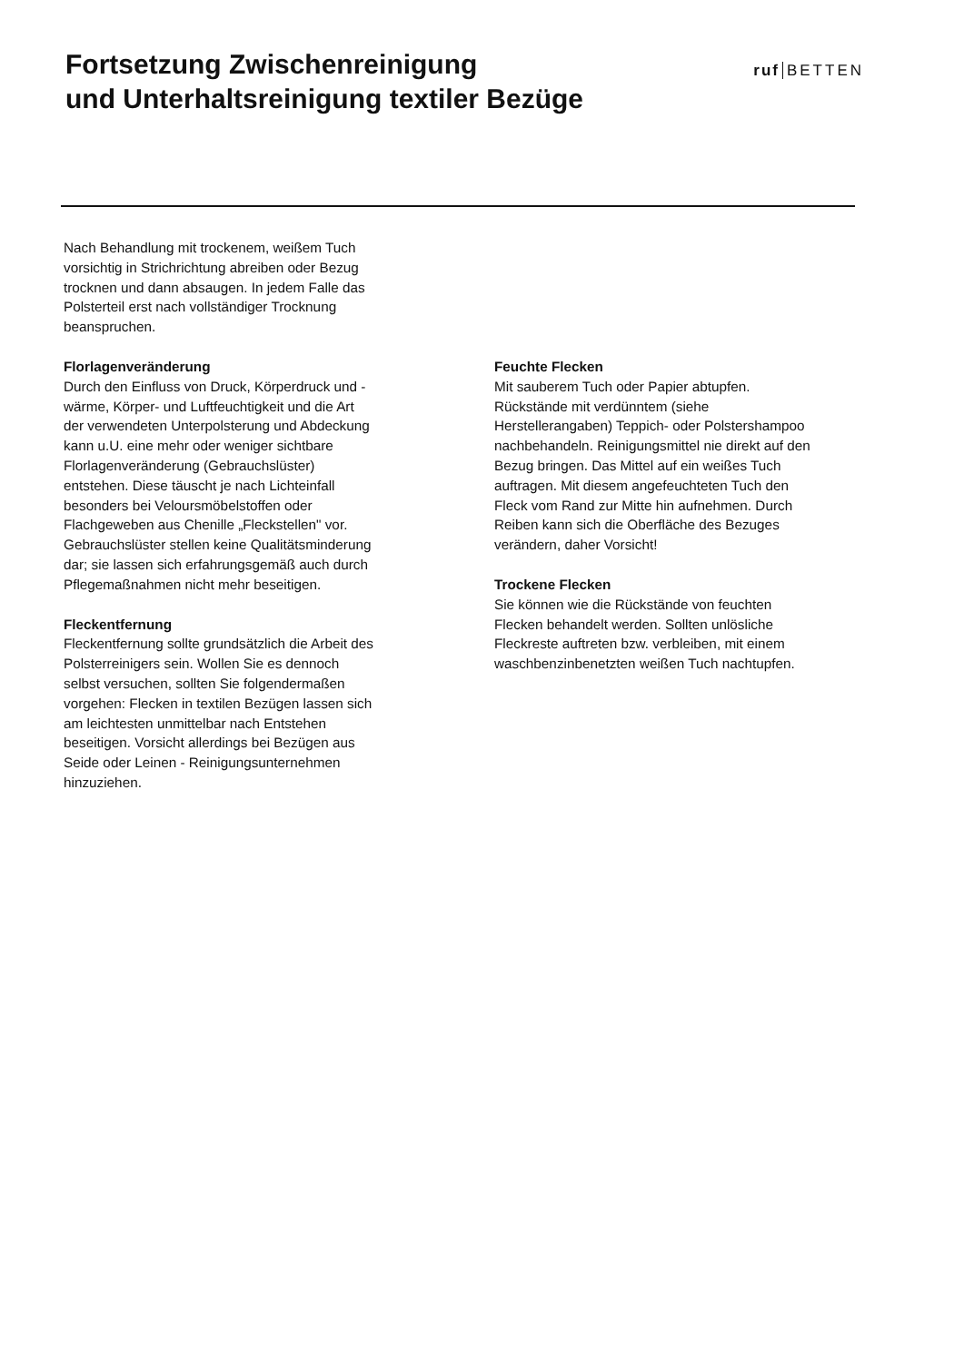Fortsetzung Zwischenreinigung
und Unterhaltsreinigung textiler Bezüge
ruf BETTEN
Nach Behandlung mit trockenem, weißem Tuch vorsichtig in Strichrichtung abreiben oder Bezug trocknen und dann absaugen. In jedem Falle das Polsterteil erst nach vollständiger Trocknung beanspruchen.
Florlagenveränderung
Durch den Einfluss von Druck, Körperdruck und -wärme, Körper- und Luftfeuchtigkeit und die Art der verwendeten Unterpolsterung und Abdeckung kann u.U. eine mehr oder weniger sichtbare Florlagenveränderung (Gebrauchslüster) entstehen. Diese täuscht je nach Lichteinfall besonders bei Veloursmöbelstoffen oder Flachgeweben aus Chenille „Fleckstellen" vor. Gebrauchslüster stellen keine Qualitätsminderung dar; sie lassen sich erfahrungsgemäß auch durch Pflegemaßnahmen nicht mehr beseitigen.
Fleckentfernung
Fleckentfernung sollte grundsätzlich die Arbeit des Polsterreinigers sein. Wollen Sie es dennoch selbst versuchen, sollten Sie folgendermaßen vorgehen: Flecken in textilen Bezügen lassen sich am leichtesten unmittelbar nach Entstehen beseitigen. Vorsicht allerdings bei Bezügen aus Seide oder Leinen - Reinigungsunternehmen hinzuziehen.
Feuchte Flecken
Mit sauberem Tuch oder Papier abtupfen. Rückstände mit verdünntem (siehe Herstellerangaben) Teppich- oder Polstershampoo nachbehandeln. Reinigungsmittel nie direkt auf den Bezug bringen. Das Mittel auf ein weißes Tuch auftragen. Mit diesem angefeuchteten Tuch den Fleck vom Rand zur Mitte hin aufnehmen. Durch Reiben kann sich die Oberfläche des Bezuges verändern, daher Vorsicht!
Trockene Flecken
Sie können wie die Rückstände von feuchten Flecken behandelt werden. Sollten unlösliche Fleckreste auftreten bzw. verbleiben, mit einem waschbenzinbenetzten weißen Tuch nachtupfen.